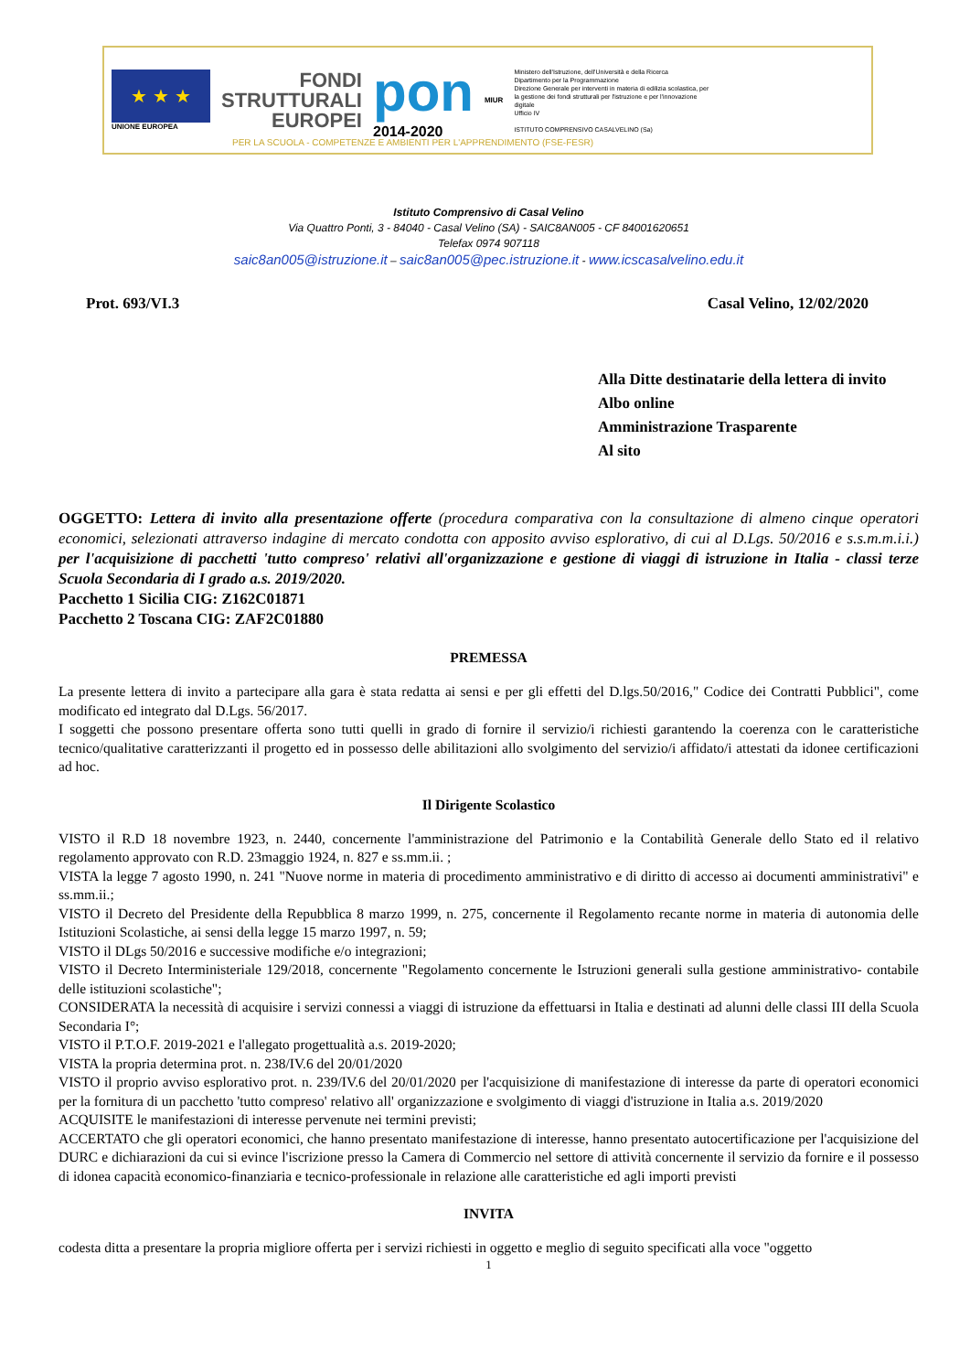★ ★ ★
UNIONE EUROPEA
FONDI
STRUTTURALI
EUROPEI
pon
2014-2020
MIUR
Ministero dell'Istruzione, dell'Università e della Ricerca
Dipartimento per la Programmazione
Direzione Generale per interventi in materia di edilizia scolastica, per la gestione dei fondi strutturali per l'istruzione e per l'innovazione digitale
Ufficio IV
ISTITUTO COMPRENSIVO CASALVELINO (Sa)
PER LA SCUOLA - COMPETENZE E AMBIENTI PER L'APPRENDIMENTO (FSE-FESR)
Istituto Comprensivo di Casal Velino
Via Quattro Ponti, 3 - 84040 - Casal Velino (SA) - SAIC8AN005 - CF 84001620651
Telefax 0974 907118
saic8an005@istruzione.it – saic8an005@pec.istruzione.it - www.icscasalvelino.edu.it
Prot. 693/VI.3 Casal Velino, 12/02/2020
Alla Ditte destinatarie della lettera di invito
Albo online
Amministrazione Trasparente
Al sito
OGGETTO: Lettera di invito alla presentazione offerte (procedura comparativa con la consultazione di almeno cinque operatori economici, selezionati attraverso indagine di mercato condotta con apposito avviso esplorativo, di cui al D.Lgs. 50/2016 e s.s.m.m.i.i.) per l'acquisizione di pacchetti 'tutto compreso' relativi all'organizzazione e gestione di viaggi di istruzione in Italia - classi terze Scuola Secondaria di I grado a.s. 2019/2020.
Pacchetto 1 Sicilia CIG: Z162C01871
Pacchetto 2 Toscana CIG: ZAF2C01880
PREMESSA
La presente lettera di invito a partecipare alla gara è stata redatta ai sensi e per gli effetti del D.lgs.50/2016," Codice dei Contratti Pubblici", come modificato ed integrato dal D.Lgs. 56/2017.
I soggetti che possono presentare offerta sono tutti quelli in grado di fornire il servizio/i richiesti garantendo la coerenza con le caratteristiche tecnico/qualitative caratterizzanti il progetto ed in possesso delle abilitazioni allo svolgimento del servizio/i affidato/i attestati da idonee certificazioni ad hoc.
Il Dirigente Scolastico
VISTO il R.D 18 novembre 1923, n. 2440, concernente l'amministrazione del Patrimonio e la Contabilità Generale dello Stato ed il relativo regolamento approvato con R.D. 23maggio 1924, n. 827 e ss.mm.ii. ;
VISTA la legge 7 agosto 1990, n. 241 "Nuove norme in materia di procedimento amministrativo e di diritto di accesso ai documenti amministrativi" e ss.mm.ii.;
VISTO il Decreto del Presidente della Repubblica 8 marzo 1999, n. 275, concernente il Regolamento recante norme in materia di autonomia delle Istituzioni Scolastiche, ai sensi della legge 15 marzo 1997, n. 59;
VISTO il DLgs 50/2016 e successive modifiche e/o integrazioni;
VISTO il Decreto Interministeriale 129/2018, concernente "Regolamento concernente le Istruzioni generali sulla gestione amministrativo- contabile delle istituzioni scolastiche";
CONSIDERATA la necessità di acquisire i servizi connessi a viaggi di istruzione da effettuarsi in Italia e destinati ad alunni delle classi III della Scuola Secondaria I°;
VISTO il P.T.O.F. 2019-2021 e l'allegato progettualità a.s. 2019-2020;
VISTA la propria determina prot. n. 238/IV.6 del 20/01/2020
VISTO il proprio avviso esplorativo prot. n. 239/IV.6 del 20/01/2020 per l'acquisizione di manifestazione di interesse da parte di operatori economici per la fornitura di un pacchetto 'tutto compreso' relativo all' organizzazione e svolgimento di viaggi d'istruzione in Italia a.s. 2019/2020
ACQUISITE le manifestazioni di interesse pervenute nei termini previsti;
ACCERTATO che gli operatori economici, che hanno presentato manifestazione di interesse, hanno presentato autocertificazione per l'acquisizione del DURC e dichiarazioni da cui si evince l'iscrizione presso la Camera di Commercio nel settore di attività concernente il servizio da fornire e il possesso di idonea capacità economico-finanziaria e tecnico-professionale in relazione alle caratteristiche ed agli importi previsti
INVITA
codesta ditta a presentare la propria migliore offerta per i servizi richiesti in oggetto e meglio di seguito specificati alla voce "oggetto
1